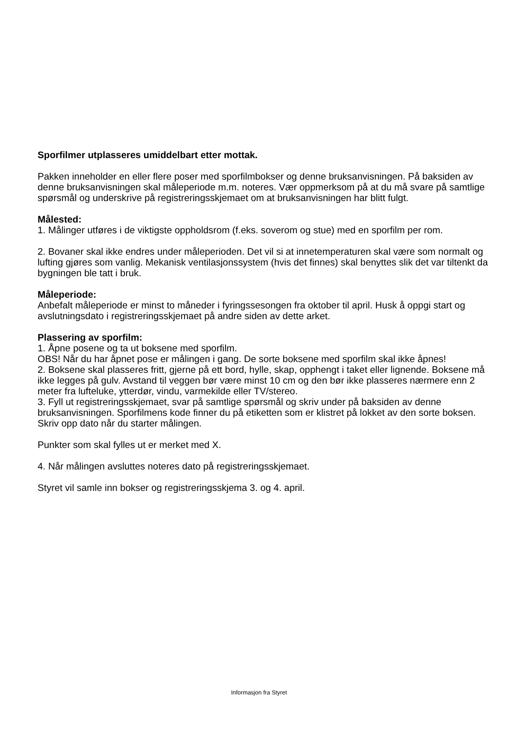Sporfilmer utplasseres umiddelbart etter mottak.
Pakken inneholder en eller flere poser med sporfilmbokser og denne bruksanvisningen. På baksiden av denne bruksanvisningen skal måleperiode m.m. noteres. Vær oppmerksom på at du må svare på samtlige spørsmål og underskrive på registreringsskjemaet om at bruksanvisningen har blitt fulgt.
Målested:
1. Målinger utføres i de viktigste oppholdsrom (f.eks. soverom og stue) med en sporfilm per rom.
2. Bovaner skal ikke endres under måleperioden. Det vil si at innetemperaturen skal være som normalt og lufting gjøres som vanlig. Mekanisk ventilasjonssystem (hvis det finnes) skal benyttes slik det var tiltenkt da bygningen ble tatt i bruk.
Måleperiode:
Anbefalt måleperiode er minst to måneder i fyringssesongen fra oktober til april. Husk å oppgi start og avslutningsdato i registreringsskjemaet på andre siden av dette arket.
Plassering av sporfilm:
1. Åpne posene og ta ut boksene med sporfilm.
OBS! Når du har åpnet pose er målingen i gang. De sorte boksene med sporfilm skal ikke åpnes!
2. Boksene skal plasseres fritt, gjerne på ett bord, hylle, skap, opphengt i taket eller lignende. Boksene må ikke legges på gulv. Avstand til veggen bør være minst 10 cm og den bør ikke plasseres nærmere enn 2 meter fra lufteluke, ytterdør, vindu, varmekilde eller TV/stereo.
3. Fyll ut registreringsskjemaet, svar på samtlige spørsmål og skriv under på baksiden av denne bruksanvisningen. Sporfilmens kode finner du på etiketten som er klistret på lokket av den sorte boksen. Skriv opp dato når du starter målingen.
Punkter som skal fylles ut er merket med X.
4. Når målingen avsluttes noteres dato på registreringsskjemaet.
Styret vil samle inn bokser og registreringsskjema 3. og 4. april.
Informasjon fra Styret